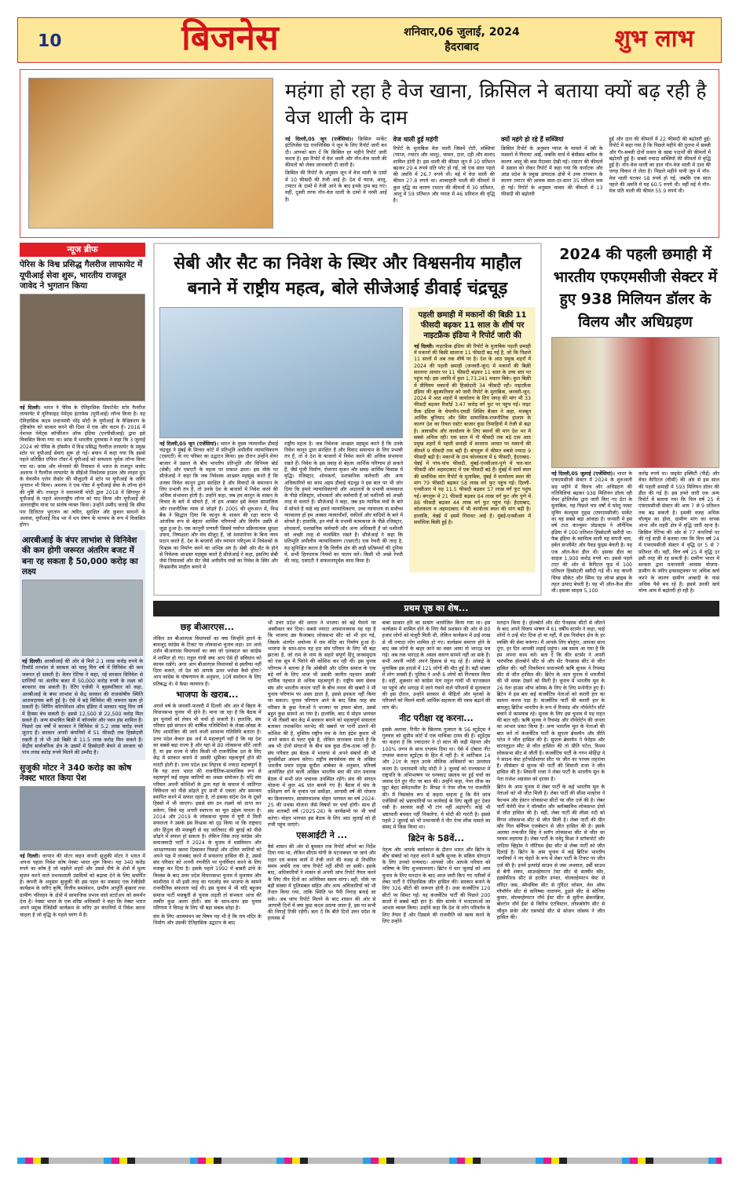10
बिजनेस
शनिवार,06 जुलाई, 2024
हैदराबाद
शुभ लाभ
महंगा हो रहा है वेज खाना, क्रिसिल ने बताया क्यों बढ़ रही है वेज थाली के दाम
नई दिल्ली,05 जून (एजेंसियां)। क्रिसिल मार्केट इंटेलिजेंस एंड एनालिसिस ने जून के लिए रिपोर्ट जारी कर दी। आपको बता दें कि क्रिसिल हर महीने रिपोर्ट जारी करता है। इस रिपोर्ट में वेज थाली और नॉन-वेज थाली की कीमतों को लेकर जानकारी दी जाती है।
क्रिसिल की रिपोर्ट के अनुसार जून में वेज थाली के दामों में 10 फीसदी की तेजी आई है। देश में प्याज, आलू, टमाटर के दामों में तेजी आने के बाद इनके दाम बढ़ गए। वहीं, दूसरी तरफ नॉन-वेज थाली के दामों में नरमी आई है।
वेज थाली हुई महंगी
रिपोर्ट के मुताबिक वेज थाली जिसमें रोटी, सब्जियां (प्याज, टमाटर और आलू), चावल, दाल, दही और सलाद शामिल होती है। इस थाली की कीमत जून में 10 प्रतिशत बढ़कर 29.4 रुपये प्रति प्लेट हो गई, जो एक साल पहले की अवधि में 26.7 रुपये थी। मई में वेज थाली की कीमत 27.8 रुपये था। शाकाहारी थाली की कीमतों में कुल वृद्धि का कारण टमाटर की कीमतों में 30 प्रतिशत, आलू में 59 प्रतिशत और प्याज में 46 प्रतिशत की वृद्धि है।
क्यों महंगे हो रहे हैं सब्जियां
क्रिसिल रिपोर्ट के अनुसार प्याज के मामले में रबी के फसलों में गिरावट आई, जबकि मार्च में बेमौसम बारिश के कारण आलू की कम पैदावार देखी गई। टमाटर की कीमतों में उछाल को लेकर रिपोर्ट में कहा गया कि कर्नाटक और आंध्र प्रदेश के प्रमुख उत्पादक क्षेत्रों में उच्च तापमान के कारण टमाटर की आवक साल-दर-साल 35 प्रतिशत कम हो गई। रिपोर्ट के अनुसार चावल की कीमतों में 13 फीसदी की बढ़ोतरी
हुई और दाल की कीमतों में 22 फीसदी की बढ़ोतरी हुई। रिपोर्ट में कहा गया है कि पिछले महीने की तुलना में सब्जी और गैर-सब्जी दोनों प्रकार के खाद्य पदार्थों की कीमतों में बढ़ोतरी हुई है। सबसे ज्यादा सब्जियों की कीमतों में वृद्धि हुई है। नॉन-वेज थाली का हाल नॉन-वेज थाली में दाल की जगह चिकन ले लेता है। पिछले महीने यानी जून में नॉन-वेज थाली घटकर 58 रुपये हो गई, जबकि एक साल पहले की अवधि में यह 60.5 रुपये थी। वहीं मई में नॉन-वेज प्रति थाली की कीमत 55.9 रुपये थी।
न्यूज ब्रीफ
पेरिस के विश्व प्रसिद्ध गैलरीज लाफायेट में यूपीआई सेवा शुरू, भारतीय राजदूत जावेद ने भुगतान किया
नई दिल्ली। भारत ने पेरिस के ऐतिहासिक डिपार्टमेंट स्टोर गैलरीज लाफायेट में यूनिफाइड पेमेंट्स इंटरफेस (यूपीआई) लॉन्च किया है। यह ऐतिहासिक कदम प्रधानमंत्री नरेंद्र मोदी के यूपीआई के वैश्विकरण के दृष्टिकोण को साकार करने की दिशा में एक और कदम है। 2016 में नेशनल पेमेंट्स कॉर्पोरेशन ऑफ इंडिया (एनपीसीआई) द्वारा इसे विकसित किया गया था। फ्रांस में भारतीय दूतावास ने कहा कि 3 जुलाई 2024 को पेरिस के हॉसमैन में विश्व प्रसिद्ध गैलरीज लाफायेट के प्रमुख स्टोर पर यूपीआई सेवाएं शुरू हो गई। बयान में कहा गया कि इससे पहले प्रतिष्ठित एफिल टॉवर में यूपीआई को सफलता पूर्वक लॉन्च किया गया था। फ्रांस और मोनाको की रियासत में भारत के राजदूत जावेद अशरफ ने गैलरीज लाफायेट के सीईओ निकोलस हाउज और लाइरा ग्रुप के चेयरमैन एलेन लैकोर की मौजूदगी में स्टोर पर यूपीआई के जरिये भुगतान भी किया। अशरफ ने एक पोस्ट में यूपीआई सेवा के लॉन्च होने की पुष्टि की। राजदूत ने प्रधानमंत्री मोदी द्वारा 2018 में सिंगापुर में यूपीआई के पहले अंतरराष्ट्रीय लॉन्च को याद किया और यूपीआई की अंतरराष्ट्रीय यात्रा पर संतोष व्यक्त किया। उन्होंने उम्मीद जताई कि सीमा पार डिजिटल भुगतान का त्वरित, सुरक्षित और कुशल साधनों के अलावा, यूपीआई विश्व भर में धन प्रेषण के माध्यम के रूप में विकसित होगा।
आरबीआई के बंपर लाभांश से विनिवेश की कम होगी जरूरत अंतरिम बजट में बना रह सकता है 50,000 करोड़ का लक्ष्य
नई दिल्ली। आरबीआई की ओर से मिले 2.1 लाख करोड़ रुपये के रिकॉर्ड लाभांश से सरकार को चालू वित्त वर्ष में विनिवेश की कम जरूरत हो सकती है। केयर रेटिंग्स ने कहा, नई सरकार विनिवेश से प्राप्तियों पर अंतरिम बजट में 50,000 करोड़ रुपये के लक्ष्य को बरकरार रख सकती है। रेटिंग एजेंसी ने बृहस्पतिवार को कहा, आरबीआई के बंपर लाभांश से केंद्र सरकार की राजकोषीय स्थिति आरामदायक बनी हुई है। ऐसे में बड़े विनिवेश की जरूरत खत्म हो सकती है। शिपिंग कॉरपोरेशन ऑफ इंडिया में सरकार चालू वित्त वर्ष में हिस्सा बेच सकती है। इससे 12,500 से 22,500 करोड़ मिल सकते हैं। अन्य संभावित बिक्री में कॉनकोर और पवन हंस शामिल हैं। पिछले दस वर्षों में सरकार ने विनिवेश से 5.2 लाख करोड़ रुपये जुटाए हैं। सरकार अपनी कंपनियों में 51 फीसदी तक हिस्सेदारी रखती है तो भी उसे बिक्री से 11.5 लाख करोड़ मिल सकते हैं। केंद्रीय सार्वजनिक क्षेत्र के उद्यमों में हिस्सेदारी बेचने से सरकार को पांच लाख करोड़ रुपये मिलने की उम्मीद है।
सुजुकी मोटर ने 340 करोड़ का कोष नेक्स्ट भारत किया पेश
नई दिल्ली। जापान की मोटर वाहन कंपनी सुजुकी मोटर ने भारत में अपना पहला निवेश कोष नेक्स्ट भारत शुरू किया। यह 340 करोड़ रुपये का कोष है जो मझोले शहरों और उससे नीचे के क्षेत्रों में मूल्य सृजन करने वाले प्रभावशाली उद्यमियों को बढ़ावा देने के लिए समर्पित है। कंपनी के अनुसार सुजुकी की इस पहल का मकसद एक रेजीडेंसी कार्यक्रम के जरिए कृषि, वित्तीय समावेशन, ग्रामीण आपूर्ति श्रृंखला तथा ग्रामीण परिवहन के क्षेत्रों में सामाजिक प्रभाव वाले स्टार्टअप को समर्थन देना है। नेक्स्ट भारत के एक वरिष्ठ अधिकारी ने कहा कि नेक्स्ट भारत अपने प्रमुख रेजिडेंसी कार्यक्रम के जरिए उन कंपनियों में निवेश करना चाहता है जो वृद्धि के पहले चरण में हैं।
सेबी और सैट का निवेश के स्थिर और विश्वसनीय माहौल बनाने में राष्ट्रीय महत्व, बोले सीजेआई डीवाई चंद्रचूड़
नई दिल्ली,05 जून (एजेंसियां)। भारत के मुख्य न्यायाधीश डीवाई चंद्रचूड़ ने मुंबई के मित्तल कोर्ट में प्रतिभूति अपीलीय न्यायाधिकरण (एसएटी) के नए परिसर का उद्घाटन किया। इस दौरान उन्होंने शेयर बाजार में उछाल के बीच भारतीय प्रतिभूति और विनिमय बोर्ड (सेबी) और एसएटी के महत्व पर प्रकाश डाला। इस मौके पर सीजेआई ने कहा कि जब निवेशक आश्वस्त महसूस करते हैं कि उनका निवेश कानून द्वारा संरक्षित है और विवादों के समाधान के लिए प्रभावी तंत्र हैं, तो उनके देश के बाजारों में निवेश करने की अधिक संभावना होती है। उन्होंने कहा, जब हम कानून के शासन के विचार के बारे में सोचते हैं, तो हम अक्सर इसे केवल सामाजिक और राजनीतिक न्याय से जोड़ते हैं। 2005 की शुरुआत में, विश्व बैंक ने सिद्धांत दिया कि कानून के शासन की रक्षा करना भी आंतरिक रूप से बेहतर आर्थिक परिणामों और वित्तीय उन्नति से जुड़ा हुआ है। एक कानूनी प्रणाली जिसमें पर्याप्त प्रक्रियात्मक सुरक्षा उपाय, निष्पक्षता और मंच मौजूद हैं, जो मनमानेपन के बिना न्याय प्रदान करते हैं, देश के बाजारों और व्यापार परिदृश्य में निवेशकों के विश्वास का निर्माण करने का अभिन्न अंग है। सेबी और सैट के होने से निवेशक आश्वस्त महसूस करते हैं सीजेआई ने कहा, इसलिए सेबी जैसे नियामकों और सैट जैसे अपीलीय मंचों का निवेश के स्थिर और विश्वसनीय माहौल बनाने में
राष्ट्रीय महत्व है। जब निवेशक आश्वस्त महसूस करते हैं कि उनके निवेश कानून द्वारा संरक्षित हैं और विवाद समाधान के लिए प्रभावी तंत्र हैं, तो वे देश के बाजारों में निवेश करने की अधिक संभावना रखते हैं। निवेश के इस प्रवाह से बेहतर आर्थिक परिणाम हो सकते हैं, जैसे पूंजी निर्माण, रोजगार सृजन और समग्र आर्थिक विकास में वृद्धि। रजिस्ट्रार, शोधकर्ता, प्रशासनिक कर्मचारी और अन्य अधिकारियों का काम अहम डीवाई चंद्रचूड़ ने इस बात पर भी जोर दिया कि हमारे न्यायाधिकरणों और अदालतों के प्रभावी कामकाज के पीछे रजिस्ट्रार, शोधकर्ता और कर्मचारी हैं जो मशीनरी को अच्छी तरह से चलाते हैं। सीजेआई ने कहा, जब हम न्यायिक मंचों के बारे में सोचते हैं चाहे वह हमारे न्यायाधिकरण, उच्च न्यायालय या सर्वोच्च न्यायालय हों हम अक्सर न्यायाधीशों, वकीलों और वादियों के बारे में सोचते हैं। हालांकि, इन मंचों के प्रभावी कामकाज के पीछे रजिस्ट्रार, शोधकर्ता, प्रशासनिक कर्मचारी और अन्य अधिकारी हैं जो मशीनरी को अच्छी तरह से व्यवस्थित रखते हैं। सीजेआई ने कहा कि प्रतिभूति अपीलीय न्यायाधिकरण (एसएटी) एक रेफरी की तरह है, यह सुनिश्चित करता है कि वित्तीय क्षेत्र की कड़ी प्रतिस्पर्धा की दुनिया में, सभी हितधारक नियमों का पालन करें। किसी भी अच्छे रेफरी की तरह, एसएटी ने सफलतापूर्वक काम किया है।
पहली छमाही में मकानों की बिक्री 11 फीसदी बढ़कर 11 साल के शीर्ष पर नाइटफ्रैंक इंडिया ने रिपोर्ट जारी की
नई दिल्ली। नाइटफ्रैंक इंडिया की रिपोर्ट के मुताबिक पहली छमाही में मकानों की बिक्री सालाना 11 फीसदी बढ़ गई है, जो कि पिछले 11 सालों में अब तक शीर्ष पर है। देश के आठ प्रमुख शहरों में 2024 की पहली छमाही (जनवरी-जून) में मकानों की बिक्री सालाना आधार पर 11 फीसदी बढ़कर 11 साल के उच्च स्तर पर पहुंच गई। इस अवधि में कुल 1,73,241 मकान बिके। कुल बिक्री में प्रीमियम मकानों की हिस्सेदारी 34 फीसदी रही। नाइटफ्रैंक इंडिया की बृहस्पतिवार को जारी रिपोर्ट के मुताबिक, जनवरी-जून, 2024 में आठ शहरों में कार्यालय के लिए जगह की मांग भी 33 फीसदी बढ़कर रिकॉर्ड 3.47 करोड़ वर्ग फुट पर पहुंच गई। नाइट फ्रैंक इंडिया के चेयरमैन-एमडी शिशिर बैजल ने कहा, मजबूत आर्थिक बुनियाद और स्थिर सामाजिक-राजनीतिक हालात के कारण देश का रियल एस्टेट बाजार कुछ तिमाहियों में तेजी से बढ़ा है। आवासीय और कार्यालय के लिए स्थानों की मांग देश भर में सबसे अधिक रही। एक साल में नौ फीसदी तक बढ़े दाम आठ प्रमुख शहरों में पहली छमाही में सालाना आधार पर मकानों की कीमतें 9 फीसदी तक बढ़ी हैं। बंगलूरू में कीमत सबसे ज्यादा 9 फीसदी बढ़ी है। मकानों के दाम कोलकाता में 6 फीसदी, हैदराबाद-चेन्नई में पांच-पांच फीसदी, मुंबई-एनसीआर-पुणे में चार-चार फीसदी और अहमदाबाद में एक फीसदी बढ़े हैं। मुंबई में कार्य स्थल की सर्वाधिक मांग रिपोर्ट के मुताबिक, मुंबई में कार्यालय स्थल की मांग 79 फीसदी बढ़कर 58 लाख वर्ग फुट पहुंच गई। दिल्ली-एनसीआर में यह 11.5 फीसदी बढ़कर 57 लाख वर्ग फुट पहुंच गई। बंगलूरू में 21 फीसदी बढ़कर 84 लाख वर्ग फुट और पुणे में 88 फीसदी बढ़कर 44 लाख वर्ग फुट पहुंच गई। हैदराबाद, कोलकाता व अहमदाबाद में भी कार्यालय स्थल की मांग बढ़ी है। हालांकि, चेन्नई में इसमें गिरावट आई है। मुंबई-एनसीआर में सर्वाधिक बिक्री हुई है।
2024 की पहली छमाही में भारतीय एफएमसीजी सेक्टर में हुए 938 मिलियन डॉलर के विलय और अधिग्रहण
नई दिल्ली,05 जुलाई (एजेंसियां)। भारत के एफएमसीजी सेक्टर में 2024 के शुरुआती छह महीने में विलय और अधिग्रहण की गतिविधियां बढ़कर 938 मिलियन डॉलर रही वेंचर इंटेलिजेंस द्वारा जारी किए गए डेटा के मुताबिक, यह पिछले चार वर्षों में घरेलू फास्ट मूविंग कंज्यूमर गुड्स (एफएमसीजी) मार्केट का यह सबसे बड़ा आंकड़ा है। जनवरी में इस वर्ष टाटा कंज्यूमर प्रोडक्ट्स ने ऑर्गेनिक इंडिया में 100 प्रतिशत हिस्सेदारी खरीदी था। फैब इंडिया के स्वामित्व वाली यह कंपनी चाय, हर्बल सप्लीमेंट और पैक्ड फूड्स बेचती है। यह एक ऑल-कैश डील थी। इसका डील का साइज 1,900 करोड़ रुपये था। इससे पहले टाटा की ओर से कैपिटल फूड में 100 प्रतिशत हिस्सेदारी खरीदी गई थी। यह कंपनी चिंग्स सीक्रेट और स्मिथ एंड जोन्स ब्रांड्स के तहत उत्पाद बेचती है। यह भी ऑल-कैश डील थी। इसका साइज 5,100
करोड़ रुपये था। प्राइवेट इक्विटी (पीई) और वेंचर कैपिटल (वीसी) की ओर से इस साल की पहली छमाही में 593 मिलियन डॉलर की डील की गई है। इस हफ्ते जारी एक अन्य रिपोर्ट में बताया गया कि वित्त वर्ष 25 में एफएमसीजी सेक्टर की आय 7 से 9 प्रतिशत तक बढ़ सकती है। इसकी वजह अधिक वॉल्यूम का होना, ग्रामीण मांग का वापस आना और शहरी क्षेत्र में वृद्धि जारी रहना है। क्रिसिल रेटिंग्स की ओर से 77 कंपनियों पर की गई स्टडी में बताया गया कि वित्त वर्ष 24 में एफएमसीजी सेक्टर में वृद्धि दर 5 से 7 प्रतिशत थी। वहीं, वित्त वर्ष 25 में वृद्धि दर इसी तरह की रह सकती है। ग्रामीण भारत में सरकार द्वारा प्रधानमंत्री आवास योजना-ग्रामीण के जरिए इन्फ्रास्ट्रक्चर पर अधिक खर्च करने के कारण ग्रामीण आबादी के पास अधिक पैसे बच रहे हैं। इससे उनकी खर्च योग्य आय में बढ़ोतरी हो रही है।
प्रथम पृष्ठ का शेष...
छह बीआरएस...
लेकिन उन बीआरएस विधायकों का क्या जिन्होंने हारने के बावजूद कांग्रेस के टिकट पर लोकसभा चुनाव लड़ा। उन आधे दर्जन बीआरएस विधायकों का क्या जो दलबदल कर कांग्रेस में शामिल हो गए। राहुल गांधी क्या आप ऐसे ही संविधान को कायम रखेंगे। अगर आप बीआरएस विधायकों से इस्तीफा नहीं दिला सकते, तो देश को आपके ऊपर भरोसा कैसे होगा? आप कांग्रेस के घोषणापत्र के अनुसार, 10वें संशोधन के लिए प्रतिबद्ध थे। ये कैसा न्यायपत्र है।
भाजपा के खराब...
अगले वर्ष के जनवरी-फरवरी में दिल्ली और अंत में बिहार के विधानसभा चुनाव भी होने हैं। माना जा रहा है कि बैठक में इन चुनावों को लेकर भी चर्चा हो सकती है। हालांकि, संघ परिवार इसे संगठन की वार्षिक गतिविधियों के लेखा-जोखा के लिए आयोजित की जाने वाली सामान्य गतिविधि बताता है। उत्तर प्रदेश केवल इस अर्थ में महत्वपूर्ण नहीं है कि यह देश का सबसे बड़ा राज्य है और यहां से 80 लोकसभा सीटें आती हैं, या इस राज्य में जीत किसी भी राजनीतिक दल के लिए केंद्र में सरकार बनाने में उसकी भूमिका महत्वपूर्ण होने की गारंटी होती है। उत्तर प्रदेश इस लिहाज से ज्यादा महत्वपूर्ण है कि यह उत्तर भारत की राजनीतिक-सामाजिक रूप से महत्वपूर्ण कई प्रमुख जातियों का अच्छा संयोजन है। यदि संघ परिवार अपनी कोशिशों के द्वारा यहां के समाज में जातिगत विविधता को पीछे छोड़ते हुए सभी में एकता और समन्वय स्थापित करने में सफल रहता है, तो इसका संदेश देश के दूसरे हिस्सों में भी जाएगा। इससे संघ उन लक्ष्यों को प्राप्त कर सकेगा, जिसे वह अपनी स्थापना का मूल उद्देश्य मानता है। 2014 और 2019 के लोकसभा चुनाव में यूपी में मिली सफलता ने उसके इस विश्वास को दृढ़ किया था कि राष्ट्रवाद और हिंदुत्व की मजबूती से वह जातिवाद की बुराई को पीछे छोड़ने में सफल हो सकता है। लेकिन जिस तरह कांग्रेस और समाजवादी पार्टी ने 2024 के चुनाव में मसंविधान और आरक्षणफका खतरा दिखाकर पिछड़ों और दलित जातियों को अपने पक्ष में लामबंद करने में सफलता हासिल की है, उससे संघ परिवार को अपनी रणनीति पर पुनर्विचार करने के लिए मजबूर कर दिया है। इसके पहले 1992 में बाबरी ढांचे के विध्वंस के बाद उत्तर प्रदेश विधानसभा चुनाव में मुलायम और कांशीराम ने भी इसी तरह का गठजोड़ कर भाजपा के सामने राजनीतिक सफलता पाई थी। इस चुनाव में भी यदि बहुजन समाज पार्टी मजबूती से चुनाव लड़ती तो संभवतः आज की तस्वीर कुछ अलग होती। संघ के साथ-साथ इस चुनाव परिणाम ने विपक्ष के लिए भी बड़ा सबक छोड़ा है।
संघ के लिए आत्ममंथन का विषय यह भी है कि राम मंदिर के निर्माण और उसकी ऐतिहासिक उद्घाटन के बाद
भी उत्तर प्रदेश की जनता ने भाजपा को बड़े पैमाने पर अस्वीकार कर दिया। सबसे ज्यादा अपमानजनक यह रहा है कि भाजपा उस फैजाबाद लोकसभा सीट को भी हार गई, जिसके अंतर्गत अयोध्या में राम मंदिर का निर्माण हुआ है। भाजपा के साथ-साथ यह हार संघ परिवार के लिए भी बड़ा झटका है, जो राम के नाम के सहारे संपूर्ण हिंदू जनसमुदाय को एक सूत्र में पिरोने की कोशिश कर रही थी। इस चुनाव परिणाम ने बताया है कि ओबीसी और दलित समाज के एक बड़े वर्ग के लिए आज भी उसकी जातीय पहचान उसकी धार्मिक पहचान से अधिक महत्वपूर्ण है। राष्ट्रीय स्वयं सेवक संघ और भारतीय जनता पार्टी के बीच तनाव की खबरों ने भी चुनाव परिणाम पर असर डाला है, इससे इनकार नहीं किया जा सकता। चुनाव परिणाम आने के बाद जिस तरह संघ परिवार के कुछ नेताओं ने भाजपा पर हमला बोला, उससे बहुत कुछ सामने आ गया है। हालांकि, बाद में मोहन भागवत ने भी तीसरी बार केंद्र में सरकार बनाने को महत्वपूर्ण सफलता बताकर तथाकथित मतभेद की खबरों पर पानी डालने की कोशिश की है, मुस्लिम राष्ट्रीय मंच के नेता इंद्रेश कुमार भी अपने बयान से पलट चुके हैं, लेकिन जानकार मानते हैं कि अब भी दोनों संगठनों के बीच सब कुछ ठीक-ठाक नहीं है। संघ परिवार इस बैठक में भाजपा से अपने संबंधों की भी पुनर्समीक्षा अवश्य करेगा। राष्ट्रीय स्वयंसेवक संघ के अखिल भारतीय प्रचार प्रमुख सुनील आंबेकर के अनुसार, प्रतिवर्ष आयोजित होने वाली अखिल भारतीय स्तर की प्रांत प्रचारक बैठक में सभी प्रांत प्रचारक उपस्थित रहेंगे। संघ की संगठन योजना में कुल 46 प्रांत बनाये गए हैं। बैठक में संघ के प्रशिक्षण वर्ग के वृत्तांत एवं समीक्षा, आगामी वर्ष की योजना का क्रियान्वयन, सरसंघचालक मोहन भागवत का वर्ष 2024-25 की प्रवास योजना जैसे विषयों पर चर्चा होगी। साथ ही संघ शताब्दी वर्ष (2025-26) के कार्यक्रमों पर भी चर्चा करेगा। मोहन भागवत इस बैठक के लिए आठ जुलाई को ही रांची पहुंच जाएंगे।
एसआईटी ने ...
वैसे शासन की ओर से बुधवार तक रिपोर्ट सौंपने का निर्देश दिया गया था, लेकिन सीएम योगी के घटनास्थल पर जाने और राहत एवं बचाव कार्य में तेजी लाने की वजह से निर्धारित समय अवधि तक जांच रिपोर्ट नहीं सौंपी जा सकी। इसके बाद, अधिकारियों ने शासन से अपनी जांच रिपोर्ट तैयार करने के लिए तीन दिनों का अतिरिक्त समय मांगा। वहीं, मौके पर बड़ी संख्या में पुलिसबल सहित और अन्य अधिकारियों को भी तैनात किया गया, ताकि स्थिति पर पैनी निगाह बनाई जा सके। अब जांच रिपोर्ट मिलने के बाद शासन की ओर से आगामी दिनों में क्या कुछ कदम उठाया जाता है, इस पर सभी की निगाहें टिकी रहेंगी। बता दें कि बीते दिनों उत्तर प्रदेश के हाथरस में
बाबा साकार हरि का सत्संग आयोजित किया गया था। इस कार्यक्रम में शामिल होने के लिए वैसे प्रशासन की ओर से 80 हजार लोगों को मंजूरी मिली थी, लेकिन कार्यक्रम में ढाई लाख से भी ज्यादा लोग शामिल हो गए। कार्यक्रम समाप्त होने के बाद जब लोगों के बाहर जाने का वक्त आया तो भगदड़ मच गई। अब तक भगदड़ के असल कारण सामने नहीं आ सके हैं। सभी अपनी थ्योरी अपने हिसाब से गढ़ रहे हैं। आंकड़े के मुताबिक इस हादसे में 121 लोगों की मौत हुई है। बड़ी संख्या में लोग जख्मी हैं। पुलिस ने अभी 6 लोगों को गिरफ्तार किया है। वहीं, शुक्रवार को कांग्रेस नेता राहुल गांधी भी घटनास्थल पर पहुंचे और भगदड़ में जाने गंवाने वाले परिजनों से मुलाकात की इस दौरान, उन्होंने सरकार से पीड़ितों और मृतकों के परिजनों को मिलने वाली आर्थिक सहायता की रकम बढ़ाने की मांग की।
नीट परीक्षा रद्द करना...
इसके अलावा, रिनीट के खिलाफ गुजरात के 56 स्टूडेंट्स ने गुरुवार को सुप्रीम कोर्ट में एक याचिका दायर की है। स्टूडेंट्स का कहना है कि ज्यादातर ने दो साल की कड़ी मेहनत और 100% लगन के साथ एग्जाम दिया था। ऐसे में दोबारा नीट एग्जाम कराना स्टूडेंट्स के हित में नहीं है। ये आर्टिकल 14 और 21ए के तहत उनके मौलिक अधिकारों का उल्लंघन करता है। प्रधानमंत्री नरेंद्र मोदी ने 3 जुलाई को राज्यसभा में राष्ट्रपति के अभिभाषण पर धन्यवाद प्रस्ताव पर हुई चर्चा का जवाब देते हुए नीट पर बात की। उन्होंने कहा, पेपर लीक का मुद्दा बेहद संवेदनशील है। विपक्ष ने पेपर लीक पर राजनीति की। मैं निसंकोच रूप से कहना चाहता हूं कि मैंने जांच एजेंसियों को भ्रष्टाचारियों पर कार्रवाई के लिए खुली छूट देकर रखी है। सरकार कहीं भी टांग नहीं अड़ाएगी। कोई भी भ्रष्टाचारी बचकर नहीं निकलेगा, ये मोदी की गारंटी है। इससे पहले 2 जुलाई को भी प्रधानमंत्री ने नीट पेपर लीक मामले का संसद में जिक्र किया था।
ब्रिटेन के 58वें...
नेतृत्व और आपके कार्यकाल के दौरान भारत और ब्रिटेन के बीच संबंधों को गहरा करने में ऋषि सुनक के सक्रिय योगदान के लिए उनको धन्यवाद। आपको और आपके परिवार को भविष्य के लिए शुभकामनाएं। ब्रिटेन में चार जुलाई को आम चुनाव के लिए मतदान के बाद आज जारी किए गए नतीजों में लेबर पार्टी ने ऐतिहासिक जीत हासिल की। सरकार बनाने के लिए 326 सीटों की जरूरत होती है। उधर कंजर्वेटिव 120 सीटों पर सिमट गई। यह कंजर्वेटिव पार्टी की पिछले 200 सालों में सबसे बड़ी हार है। कीर स्टार्मर ने मतदाताओं का आभार व्यक्त किया। उन्होंने कहा कि देश के लोग परिवर्तन के लिए तैयार हैं और दिखावे की राजनीति को खत्म करने के लिए उन्होंने
मतदान किया है। होलबोर्न और सेंट पैनक्रास सीटों से जीतने के बाद अपने विजय भाषण में 61 वर्षीय स्टार्मर ने कहा, चाहे लोगों ने उन्हें वोट दिया हो या नहीं, मैं इस निर्वाचन क्षेत्र के हर व्यक्ति की सेवा करूंगा। मैं आपके लिए बोलूंगा, आपका साथ दूंगा, हर दिन आपकी लड़ाई लड़ूंगा। अब समय आ गया है कि हम अपना काम करें। बता दें कि कीर स्टार्मर ने अपनी पारंपरिक होलबोर्न सीट से और सेंट पैनक्रास सीट से जीत हासिल की। वहीं निवर्तमान प्रधानमंत्री ऋषि सुनक ने रिचमंड सीट से जीत हासिल की। ब्रिटेन के आम चुनाव में भारतीयों की भी धमक देखने को मिली है। चुनाव में भारतीय मूल के 26 नेता हाउस ऑफ कॉमंस के लिए के लिए मनोनीत हुए हैं। ब्रिटेन में इस बार कई कंजर्वेटिव नेताओं को करारी हार का सामना करना पड़ा है। कंजर्वेटिव पार्टी की करारी हार के बावजूद ब्रिटिश भारतीय के रूप में रिचमंड और नॉर्थलेर्टन सीटें बचाने में कामयाब रहे। सुनक के लिए इस चुनाव में यह राहत की बात रही। ऋषि सुनक ने रिचमंड और नॉर्थलेर्टन की जनता का आभार प्रकट किया है। अन्य भारतीय मूल के नेताओं की बात करें तो कंजर्वेटिव पार्टी के सुएला ब्रेवरमैन और प्रीति पटेल ने जीत हासिल की है। सुएला ब्रेवरमैन ने फेरेहम और वाटरलूइल सीट से जीत हासिल की तो प्रीति पटेल, विथम लोकसभा सीट से जीतीं हैं। कंजर्वेटिव पार्टी के गगन मोहिंद्रा ने ने साउथ वेस्ट हर्टफोर्डशायर सीट पर जीत का परचम लहराया है। लीसेस्टर से सुनक की पार्टी की शिवानी राजा ने जीत हासिल की है। शिवानी राजा ने लेबर पार्टी के भारतीय मूल के नेता राजेश अग्रवाल को हराया है।
ब्रिटेन के आम चुनाव में लेबर पार्टी के कई भारतीय मूल के नेताओं को भी जीत मिली है। लेबर पार्टी की सीमा मल्होत्रा ने फेल्थम और हेस्टन लोकसभा सीटों पर जीत दर्ज की है। लेबर पार्टी वेलेरी वेज ने वॉल्सॉल और ब्लॉक्सविच लोकसभा क्षेत्रों से जीत हासिल की है। वहीं, लेबर पार्टी की लीसा नंदी को विगन लोकसभा सीट से जीत मिली है। लेबर पार्टी की प्रीत कौर गिल बर्मिंघम एजबेस्टन से जीत हासिल की है। इसके अलावा तन्मजीत सिंह ने स्लॉग लोकसभा सीट से जीत का परचम लहराया है। लेबर पार्टी के नवेंदु मिश्रा ने स्टॉकपोर्ट और नादिया व्हिट्टोम ने नॉटिंघम ईस्ट सीट से लेबर पार्टी को जीत दिलाई है। ब्रिटेन के आम चुनाव में कई ब्रिटिश भारतीय नागरिकों ने नए चेहरों के रूप में लेबर पार्टी के टिकट पर जीत दर्ज की है। इनमें इल्फोर्ड साउथ से जस अथवाल, डर्बी साउथ से बैगी शंकर, साउथहेम्पटन टेस्ट सीट से सतवीर कौर, हडर्सफील्ड सीट से हरप्रीत उप्पल, वोल्वरहेम्पटन वेस्ट से वरिंदर जस, स्मैथविक सीट से गुरिंदर जोसन, वेल ऑफ ग्लैमॉर्गन सीट से कनिष्का नारायण, डुडले सीट से सोनिया कुमार, वोल्वरहेम्पटन नॉर्थ ईस्ट सीट से सुरीना ब्रेकनब्रिज, बोल्टोन नॉर्थ ईस्ट से किरिथ एंटविस्टल, लोफबोरोग सीट से जीवुन संधेर और एसफोर्ड सीट से सोजन जोसफ ने जीत हासिल की।